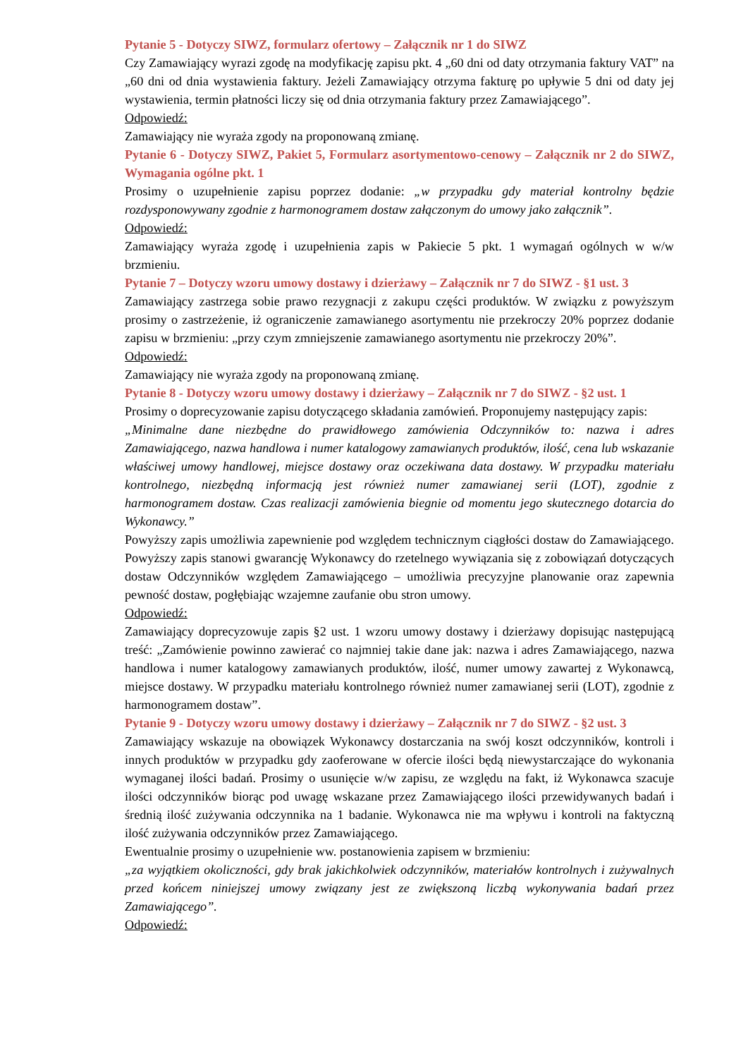Pytanie 5 - Dotyczy SIWZ, formularz ofertowy – Załącznik nr 1 do SIWZ
Czy Zamawiający wyrazi zgodę na modyfikację zapisu pkt. 4 „60 dni od daty otrzymania faktury VAT” na „60 dni od dnia wystawienia faktury. Jeżeli Zamawiający otrzyma fakturę po upływie 5 dni od daty jej wystawienia, termin płatności liczy się od dnia otrzymania faktury przez Zamawiającego”.
Odpowiedź:
Zamawiający nie wyraża zgody na proponowaną zmianę.
Pytanie 6 - Dotyczy SIWZ, Pakiet 5, Formularz asortymentowo-cenowy – Załącznik nr 2 do SIWZ, Wymagania ogólne pkt. 1
Prosimy o uzupełnienie zapisu poprzez dodanie: „w przypadku gdy materiał kontrolny będzie rozdysponowywany zgodnie z harmonogramem dostaw załączonym do umowy jako załącznik”.
Odpowiedź:
Zamawiający wyraża zgodę i uzupełnienia zapis w Pakiecie 5 pkt. 1 wymagań ogólnych w w/w brzmieniu.
Pytanie 7 – Dotyczy wzoru umowy dostawy i dzierżawy – Załącznik nr 7 do SIWZ - §1 ust. 3
Zamawiający zastrzega sobie prawo rezygnacji z zakupu części produktów. W związku z powyższym prosimy o zastrzeżenie, iż ograniczenie zamawianego asortymentu nie przekroczy 20% poprzez dodanie zapisu w brzmieniu: „przy czym zmniejszenie zamawianego asortymentu nie przekroczy 20%”.
Odpowiedź:
Zamawiający nie wyraża zgody na proponowaną zmianę.
Pytanie 8 - Dotyczy wzoru umowy dostawy i dzierżawy – Załącznik nr 7 do SIWZ - §2 ust. 1
Prosimy o doprecyzowanie zapisu dotyczącego składania zamówień. Proponujemy następujący zapis:
„Minimalne dane niezbędne do prawidłowego zamówienia Odczynników to: nazwa i adres Zamawiającego, nazwa handlowa i numer katalogowy zamawianych produktów, ilość, cena lub wskazanie właściwej umowy handlowej, miejsce dostawy oraz oczekiwana data dostawy. W przypadku materiału kontrolnego, niezbędną informacją jest również numer zamawianej serii (LOT), zgodnie z harmonogramem dostaw. Czas realizacji zamówienia biegnie od momentu jego skutecznego dotarcia do Wykonawcy.”
Powyższy zapis umożliwia zapewnienie pod względem technicznym ciągłości dostaw do Zamawiającego. Powyższy zapis stanowi gwarancję Wykonawcy do rzetelnego wywiązania się z zobowiązań dotyczących dostaw Odczynników względem Zamawiającego – umożliwia precyzyjne planowanie oraz zapewnia pewność dostaw, pogłębiając wzajemne zaufanie obu stron umowy.
Odpowiedź:
Zamawiający doprecyzowuje zapis §2 ust. 1 wzoru umowy dostawy i dzierżawy dopisując następującą treść: „Zamówienie powinno zawierać co najmniej takie dane jak: nazwa i adres Zamawiającego, nazwa handlowa i numer katalogowy zamawianych produktów, ilość, numer umowy zawartej z Wykonawcą, miejsce dostawy. W przypadku materiału kontrolnego również numer zamawianej serii (LOT), zgodnie z harmonogramem dostaw”.
Pytanie 9 - Dotyczy wzoru umowy dostawy i dzierżawy – Załącznik nr 7 do SIWZ - §2 ust. 3
Zamawiający wskazuje na obowiązek Wykonawcy dostarczania na swój koszt odczynników, kontroli i innych produktów w przypadku gdy zaoferowane w ofercie ilości będą niewystarczające do wykonania wymaganej ilości badań. Prosimy o usunięcie w/w zapisu, ze względu na fakt, iż Wykonawca szacuje ilości odczynników biorąc pod uwagę wskazane przez Zamawiającego ilości przewidywanych badań i średnią ilość zużywania odczynnika na 1 badanie. Wykonawca nie ma wpływu i kontroli na faktyczną ilość zużywania odczynników przez Zamawiającego.
Ewentualnie prosimy o uzupełnienie ww. postanowienia zapisem w brzmieniu:
„za wyjątkiem okoliczności, gdy brak jakichkolwiek odczynników, materiałów kontrolnych i zużywalnych przed końcem niniejszej umowy związany jest ze zwiększoną liczbą wykonywania badań przez Zamawiającego”.
Odpowiedź: